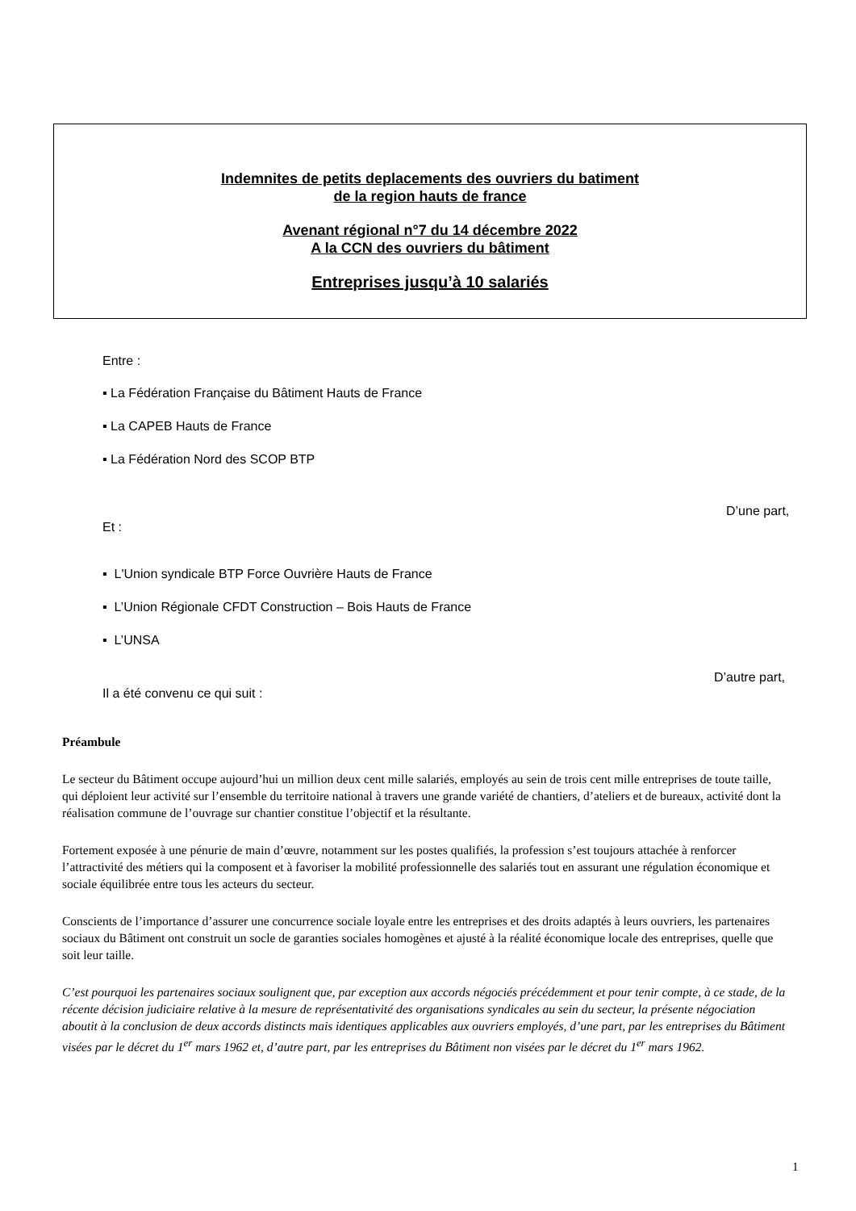Indemnites de petits deplacements des ouvriers du batiment
de la region hauts de france
Avenant régional n°7 du 14 décembre 2022
A la CCN des ouvriers du bâtiment
Entreprises jusqu’à 10 salariés
Entre :
▪ La Fédération Française du Bâtiment Hauts de France
▪ La CAPEB Hauts de France
▪ La Fédération Nord des SCOP BTP
D’une part,
Et :
▪ L'Union syndicale BTP Force Ouvrière Hauts de France
▪ L’Union Régionale CFDT Construction – Bois Hauts de France
▪ L’UNSA
D’autre part,
Il a été convenu ce qui suit :
Préambule
Le secteur du Bâtiment occupe aujourd’hui un million deux cent mille salariés, employés au sein de trois cent mille entreprises de toute taille, qui déploient leur activité sur l’ensemble du territoire national à travers une grande variété de chantiers, d’ateliers et de bureaux, activité dont la réalisation commune de l’ouvrage sur chantier constitue l’objectif et la résultante.
Fortement exposée à une pénurie de main d’œuvre, notamment sur les postes qualifiés, la profession s’est toujours attachée à renforcer l’attractivité des métiers qui la composent et à favoriser la mobilité professionnelle des salariés tout en assurant une régulation économique et sociale équilibrée entre tous les acteurs du secteur.
Conscients de l’importance d’assurer une concurrence sociale loyale entre les entreprises et des droits adaptés à leurs ouvriers, les partenaires sociaux du Bâtiment ont construit un socle de garanties sociales homogènes et ajusté à la réalité économique locale des entreprises, quelle que soit leur taille.
C’est pourquoi les partenaires sociaux soulignent que, par exception aux accords négociés précédemment et pour tenir compte, à ce stade, de la récente décision judiciaire relative à la mesure de représentativité des organisations syndicales au sein du secteur, la présente négociation aboutit à la conclusion de deux accords distincts mais identiques applicables aux ouvriers employés, d’une part, par les entreprises du Bâtiment visées par le décret du 1<sup>er</sup> mars 1962 et, d’autre part, par les entreprises du Bâtiment non visées par le décret du 1<sup>er</sup> mars 1962.
1